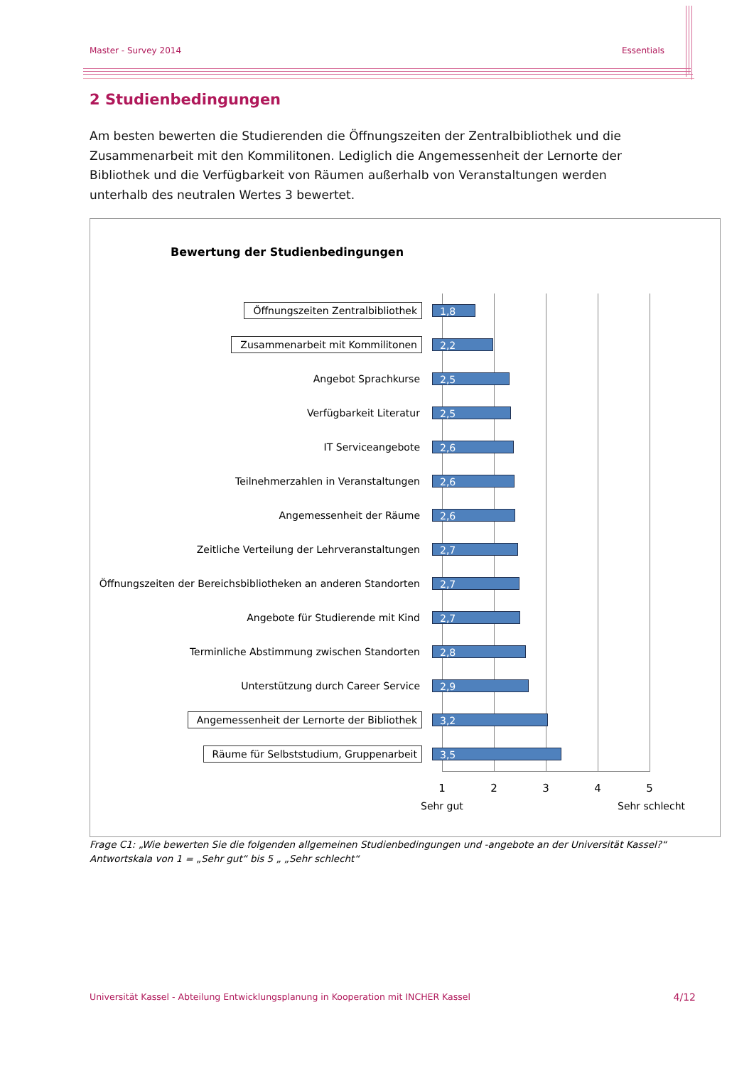Master - Survey 2014 Essentials
2 Studienbedingungen
Am besten bewerten die Studierenden die Öffnungszeiten der Zentralbibliothek und die Zusammenarbeit mit den Kommilitonen. Lediglich die Angemessenheit der Lernorte der Bibliothek und die Verfügbarkeit von Räumen außerhalb von Veranstaltungen werden unterhalb des neutralen Wertes 3 bewertet.
Bewertung der Studienbedingungen
Öffnungszeiten Zentralbibliothek
1,8
Zusammenarbeit mit Kommilitonen
2,2
Angebot Sprachkurse
2,5
Verfügbarkeit Literatur
2,5
IT Serviceangebote
2,6
Teilnehmerzahlen in Veranstaltungen
2,6
Angemessenheit der Räume
2,6
Zeitliche Verteilung der Lehrveranstaltungen
2,7
Öffnungszeiten der Bereichsbibliotheken an anderen Standorten
2,7
Angebote für Studierende mit Kind
2,7
Terminliche Abstimmung zwischen Standorten
2,8
Unterstützung durch Career Service
2,9
Angemessenheit der Lernorte der Bibliothek
3,2
Räume für Selbststudium, Gruppenarbeit
3,5
1 2 3 4 5
Sehr gut Sehr schlecht
Frage C1: „Wie bewerten Sie die folgenden allgemeinen Studienbedingungen und -angebote an der Universität Kassel?“
Antwortskala von 1 = „Sehr gut“ bis 5 „ „Sehr schlecht“
Universität Kassel - Abteilung Entwicklungsplanung in Kooperation mit INCHER Kassel 4/12